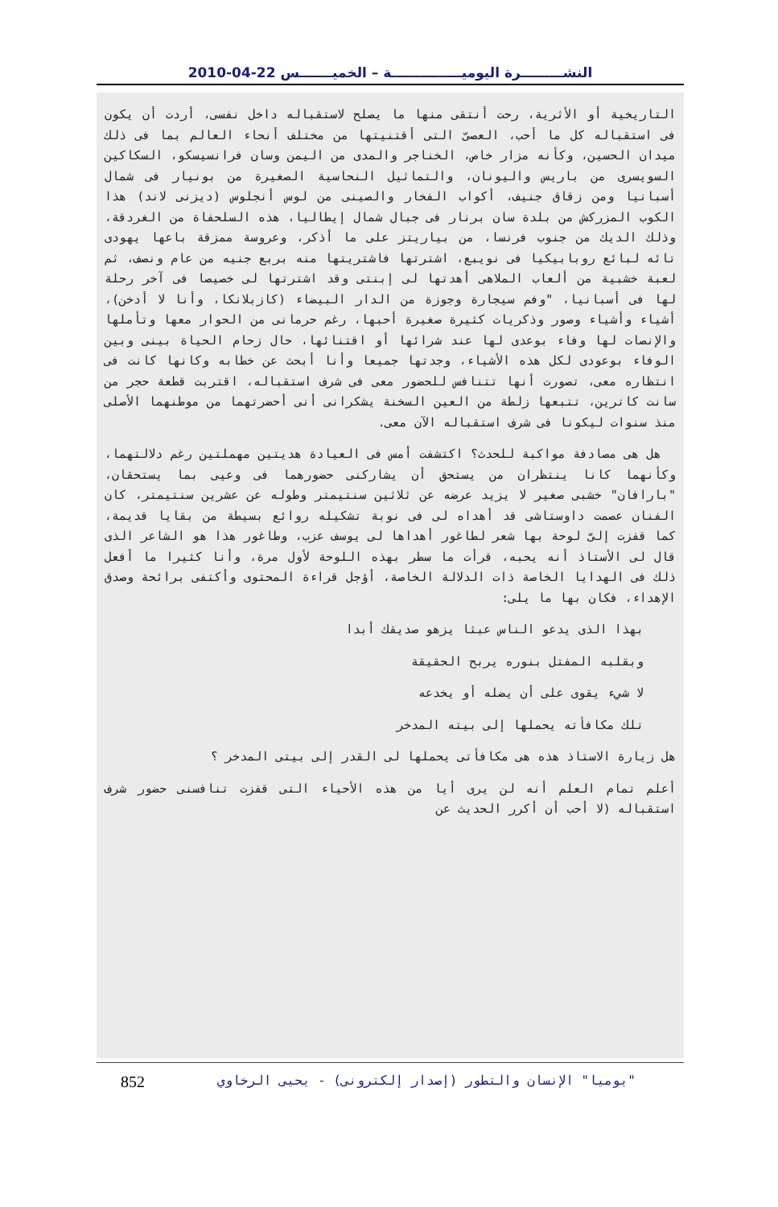النشـــــــــرة اليوميـــــــــــــــة – الخميـــــــس 22-04-2010
التاريخية أو الأثرية، رحت أنتقى منها ما يصلح لاستقباله داخل نفسى، أردت أن يكون فى استقباله كل ما أحب، العصىّ التى أقتنيتها من مختلف أنحاء العالم بما فى ذلك ميدان الحسين، وكأنه مزار خاص، الخناجر والمدى من اليمن وسان فرانسيسكو، السكاكين السويسرى من باريس واليونان، والتماثيل النحاسية الصغيرة من بونيار فى شمال أسبانيا ومن زقاق جنيف، أكواب الفخار والصينى من لوس أنجلوس (ديزنى لاند) هذا الكوب المزركش من بلدة سان برنار فى جبال شمال إيطاليا، هذه السلحفاة من الغردقة، وذلك الديك من جنوب فرنسا، من بياريتز على ما أذكر، وعروسة ممزقة باعها يهودى تائه لبائع روبابيكيا فى نويبع، اشترتها فاشتريتها منه بربع جنيه من عام ونصف، ثم لعبة خشبية من ألعاب الملاهى أهدتها لى إبنتى وقد اشترتها لى خصيصا فى آخر رحلة لها فى أسبانيا، "وفم سيجارة وجوزة من الدار البيضاء (كازبلانكا، وأنا لا أدخن)، أشياء وأشياء وصور وذكريات كثيرة صغيرة أحبها، رغم حرمانى من الحوار معها وتأملها والإنصات لها وفاء بوعدى لها عند شرائها أو اقتنائها، حال زحام الحياة بينى وبين الوفاء بوعودى لكل هذه الأشياء، وجدتها جميعا وأنا أبحث عن خطابه وكانها كانت فى انتظاره معى، تصورت أنها تتنافس للحضور معى فى شرف استقباله، اقتربت قطعة حجر من سانت كاترين، تتبعها زلطة من العين السخنة يشكرانى أنى أحضرتهما من موطنهما الأصلى منذ سنوات ليكونا فى شرف استقباله الآن معى.
هل هى مصادفة مواكبة للحدث؟ اكتشفت أمس فى العيادة هديتين مهملتين رغم دلالتهما، وكأنهما كانا ينتظران من يستحق أن يشاركنى حضورهما فى وعيى بما يستحقان، "بارافان" خشبى صغير لا يزيد عرضه عن ثلاثين سنتيمتر وطوله عن عشرين سنتيمتر، كان الفنان عصمت داوستاشى قد أهداه لى فى نوبة تشكيله روائع بسيطة من بقايا قديمة، كما قفزت إلىّ لوحة بها شعر لطاغور أهداها لى يوسف عزب، وطاغور هذا هو الشاعر الذى قال لى الأستاذ أنه يحبه، قرأت ما سطر بهذه اللوحة لأول مرة، وأنا كثيرا ما أفعل ذلك فى الهدايا الخاصة ذات الدلالة الخاصة، أؤجل قراءة المحتوى وأكتفى برائحة وصدق الإهداء، فكان بها ما يلى:
بهذا الذى يدعو الناس عبثا يزهو صديقك أبدا
وبقلبه المفتل بنوره يربح الحقيقة
لا شيء يقوى على أن يضله أو يخدعه
تلك مكافأته يحملها إلى بيته المدخر
هل زيارة الاستاذ هذه هى مكافأتى يحملها لى القدر إلى بيتى المدخر ؟
أعلم تمام العلم أنه لن يرى أيا من هذه الأحياء التى قفزت تنافسنى حضور شرف استقباله (لا أحب أن أكرر الحديث عن
852 "يوميا" الإنسان والتطور (إصدار إلكترونى) - يحيى الرخاوي